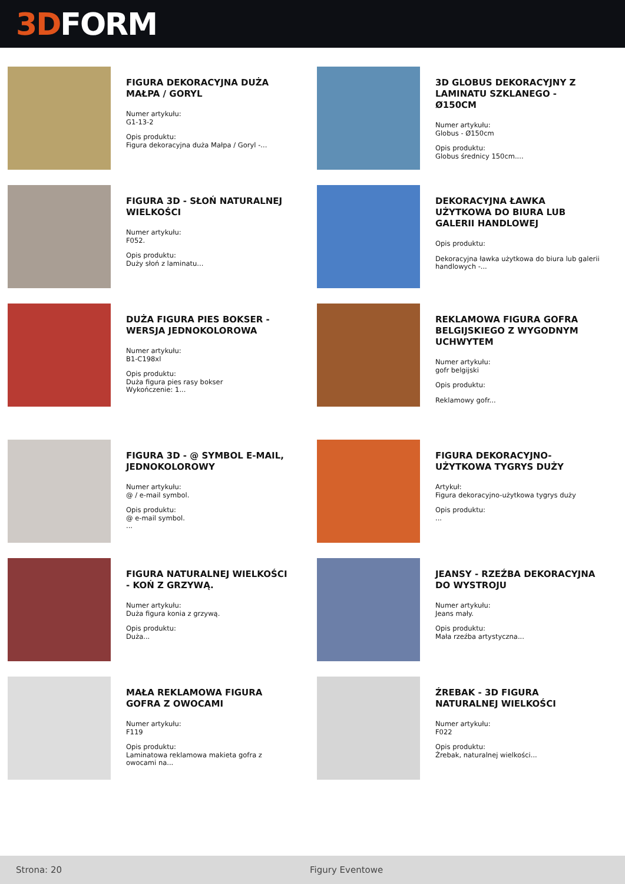3D FORM
FIGURA DEKORACYJNA DUŻA MAŁPA / GORYL
Numer artykułu:
G1-13-2
Opis produktu:
Figura dekoracyjna duża Małpa / Goryl -...
3D GLOBUS DEKORACYJNY Z LAMINATU SZKLANEGO - Ø150CM
Numer artykułu:
Globus - Ø150cm
Opis produktu:
Globus średnicy 150cm....
FIGURA 3D - SŁOŃ NATURALNEJ WIELKOŚCI
Numer artykułu:
F052.
Opis produktu:
Duży słoń z laminatu...
DEKORACYJNA ŁAWKA UŻYTKOWA DO BIURA LUB GALERII HANDLOWEJ
Opis produktu:
Dekoracyjna ławka użytkowa do biura lub galerii handlowych -...
DUŻA FIGURA PIES BOKSER - WERSJA JEDNOKOLOROWA
Numer artykułu:
B1-C198xl
Opis produktu:
Duża figura pies rasy bokser
Wykończenie: 1...
REKLAMOWA FIGURA GOFRA BELGIJSKIEGO Z WYGODNYM UCHWYTEM
Numer artykułu:
gofr belgijski
Opis produktu:
Reklamowy gofr...
FIGURA 3D - @ SYMBOL E-MAIL, JEDNOKOLOROWY
Numer artykułu:
@ / e-mail symbol.
Opis produktu:
@ e-mail symbol.
...
FIGURA DEKORACYJNO-UŻYTKOWA TYGRYS DUŻY
Artykuł:
Figura dekoracyjno-użytkowa tygrys duży
Opis produktu:
...
FIGURA NATURALNEJ WIELKOŚCI - KOŃ Z GRZYWĄ.
Numer artykułu:
Duża figura konia z grzywą.
Opis produktu:
Duża...
JEANSY - RZEŹBA DEKORACYJNA DO WYSTROJU
Numer artykułu:
Jeans mały.
Opis produktu:
Mała rzeźba artystyczna...
MAŁA REKLAMOWA FIGURA GOFRA Z OWOCAMI
Numer artykułu:
F119
Opis produktu:
Laminatowa reklamowa makieta gofra z owocami na...
ŹREBAK - 3D FIGURA NATURALNEJ WIELKOŚCI
Numer artykułu:
F022
Opis produktu:
Źrebak, naturalnej wielkości...
Strona: 20 Figury Eventowe